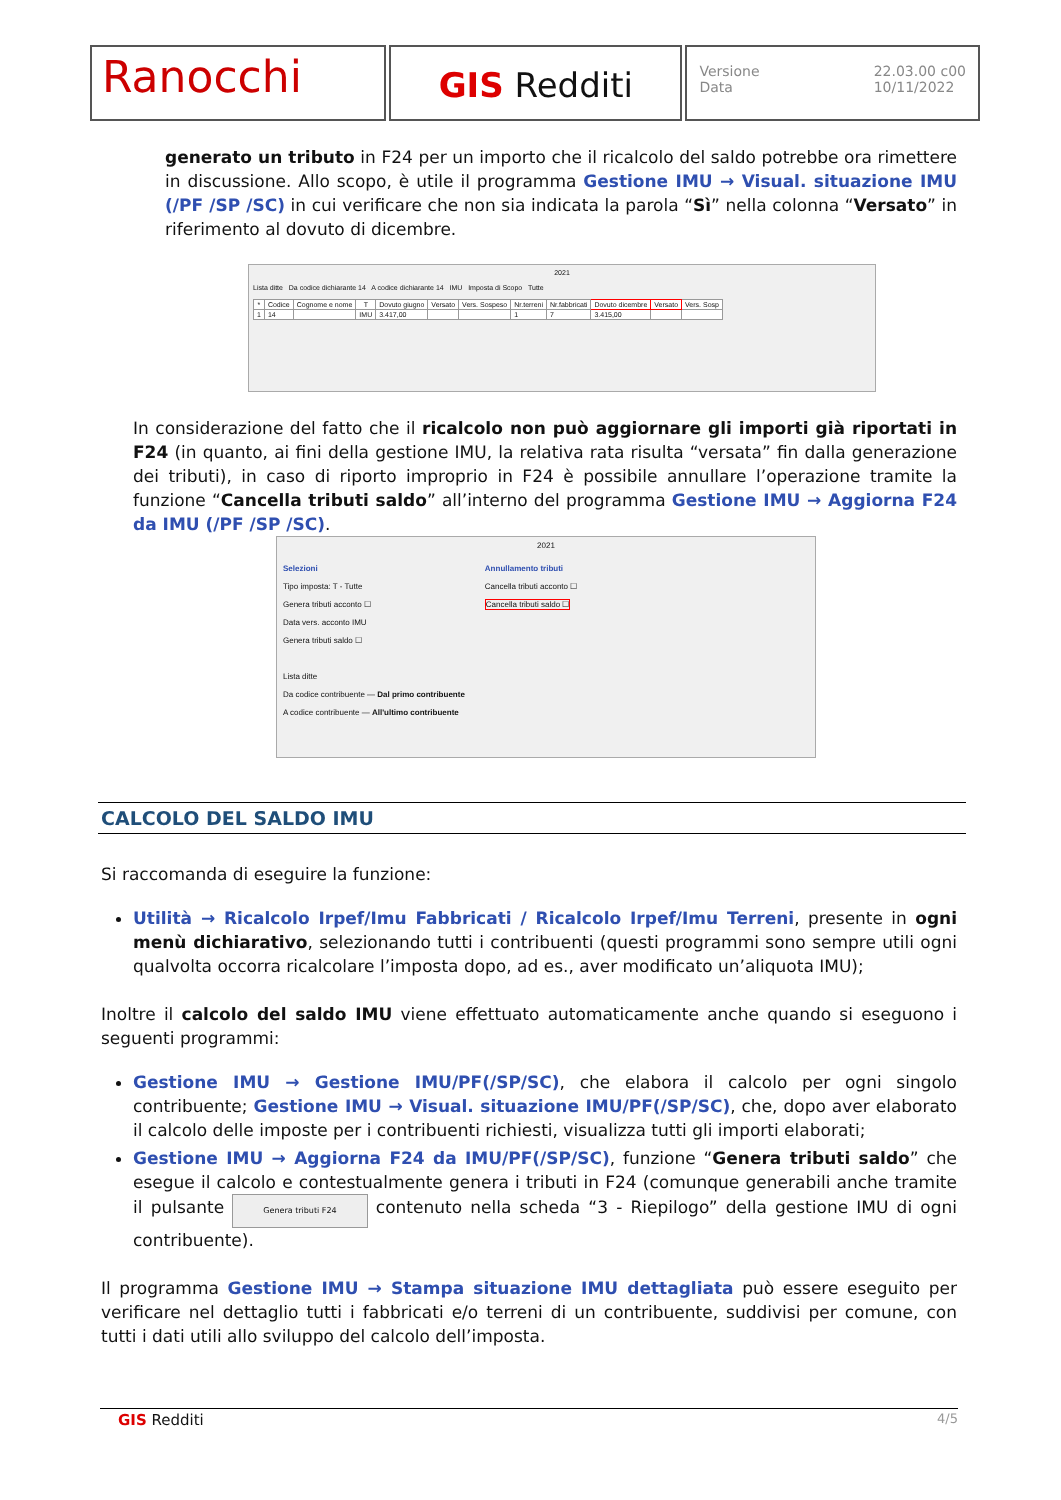Ranocchi
GIS Redditi
Versione
Data 22.03.00 c00
10/11/2022
generato un tributo in F24 per un importo che il ricalcolo del saldo potrebbe ora rimettere in discussione. Allo scopo, è utile il programma Gestione IMU → Visual. situazione IMU (/PF /SP /SC) in cui verificare che non sia indicata la parola “Sì” nella colonna “Versato” in riferimento al dovuto di dicembre.
2021
Lista ditte Da codice dichiarante 14 A codice dichiarante 14 IMU Imposta di Scopo Tutte
| * | Codice | Cognome e nome | T | Dovuto giugno | Versato | Vers. Sospeso | Nr.terreni | Nr.fabbricati | Dovuto dicembre | Versato | Vers. Sosp |
| --- | --- | --- | --- | --- | --- | --- | --- | --- | --- | --- | --- |
| 1 | 14 | | IMU | 3.417,00 | | | 1 | 7 | 3.415,00 | | |
In considerazione del fatto che il ricalcolo non può aggiornare gli importi già riportati in F24 (in quanto, ai fini della gestione IMU, la relativa rata risulta “versata” fin dalla generazione dei tributi), in caso di riporto improprio in F24 è possibile annullare l’operazione tramite la funzione “Cancella tributi saldo” all’interno del programma Gestione IMU → Aggiorna F24 da IMU (/PF /SP /SC).
2021
Selezioni
Tipo imposta: T - Tutte
Genera tributi acconto ☐
Data vers. acconto IMU
Genera tributi saldo ☐
Lista ditte
Da codice contribuente — Dal primo contribuente
A codice contribuente — All'ultimo contribuente
Annullamento tributi
Cancella tributi acconto ☐
Cancella tributi saldo ☐
CALCOLO DEL SALDO IMU
Si raccomanda di eseguire la funzione:
Utilità → Ricalcolo Irpef/Imu Fabbricati / Ricalcolo Irpef/Imu Terreni, presente in ogni menù dichiarativo, selezionando tutti i contribuenti (questi programmi sono sempre utili ogni qualvolta occorra ricalcolare l’imposta dopo, ad es., aver modificato un’aliquota IMU);
Inoltre il calcolo del saldo IMU viene effettuato automaticamente anche quando si eseguono i seguenti programmi:
Gestione IMU → Gestione IMU/PF(/SP/SC), che elabora il calcolo per ogni singolo contribuente; Gestione IMU → Visual. situazione IMU/PF(/SP/SC), che, dopo aver elaborato il calcolo delle imposte per i contribuenti richiesti, visualizza tutti gli importi elaborati;
Gestione IMU → Aggiorna F24 da IMU/PF(/SP/SC), funzione “Genera tributi saldo” che esegue il calcolo e contestualmente genera i tributi in F24 (comunque generabili anche tramite il pulsante Genera tributi F24 contenuto nella scheda “3 - Riepilogo” della gestione IMU di ogni contribuente).
Il programma Gestione IMU → Stampa situazione IMU dettagliata può essere eseguito per verificare nel dettaglio tutti i fabbricati e/o terreni di un contribuente, suddivisi per comune, con tutti i dati utili allo sviluppo del calcolo dell’imposta.
GIS Redditi 4/5